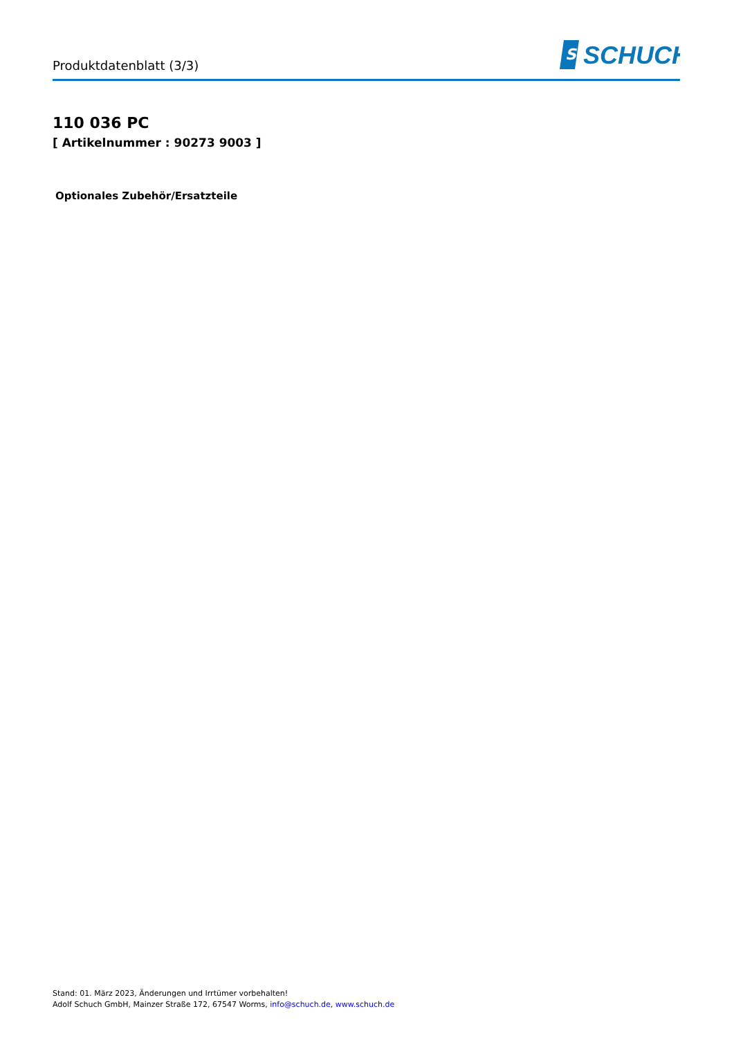Produktdatenblatt (3/3)
S
SCHUCH
110 036 PC
[ Artikelnummer : 90273 9003 ]
Optionales Zubehör/Ersatzteile
Stand: 01. März 2023, Änderungen und Irrtümer vorbehalten!
Adolf Schuch GmbH, Mainzer Straße 172, 67547 Worms, info@schuch.de, www.schuch.de